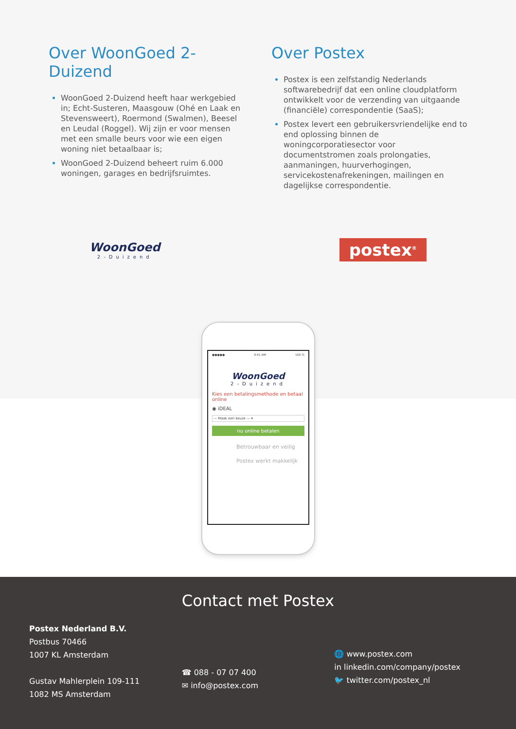Over WoonGoed 2-Duizend
WoonGoed 2-Duizend heeft haar werkgebied in; Echt-Susteren, Maasgouw (Ohé en Laak en Stevensweert), Roermond (Swalmen), Beesel en Leudal (Roggel). Wij zijn er voor mensen met een smalle beurs voor wie een eigen woning niet betaalbaar is;
WoonGoed 2-Duizend beheert ruim 6.000 woningen, garages en bedrijfsruimtes.
Over Postex
Postex is een zelfstandig Nederlands softwarebedrijf dat een online cloudplatform ontwikkelt voor de verzending van uitgaande (financiële) correspondentie (SaaS);
Postex levert een gebruikersvriendelijke end to end oplossing binnen de woningcorporatiesector voor documentstromen zoals prolongaties, aanmaningen, huurverhogingen, servicekostenafrekeningen, mailingen en dagelijkse correspondentie.
WoonGoed
2-Duizend
postex<sup>®</sup>
●●●●● 9:41 AM 100 %
WoonGoed
2-Duizend
Kies een betalingsmethode en betaal online
◉ iDEAL
— Maak een keuze — ▾
nu online betalen
Betrouwbaar en veilig
Postex werkt makkelijk
Contact met Postex
Postex Nederland B.V.
Postbus 70466
1007 KL Amsterdam
Gustav Mahlerplein 109-111
1082 MS Amsterdam
☎ 088 - 07 07 400
✉ info@postex.com
🌐 www.postex.com
in linkedin.com/company/postex
🐦 twitter.com/postex_nl